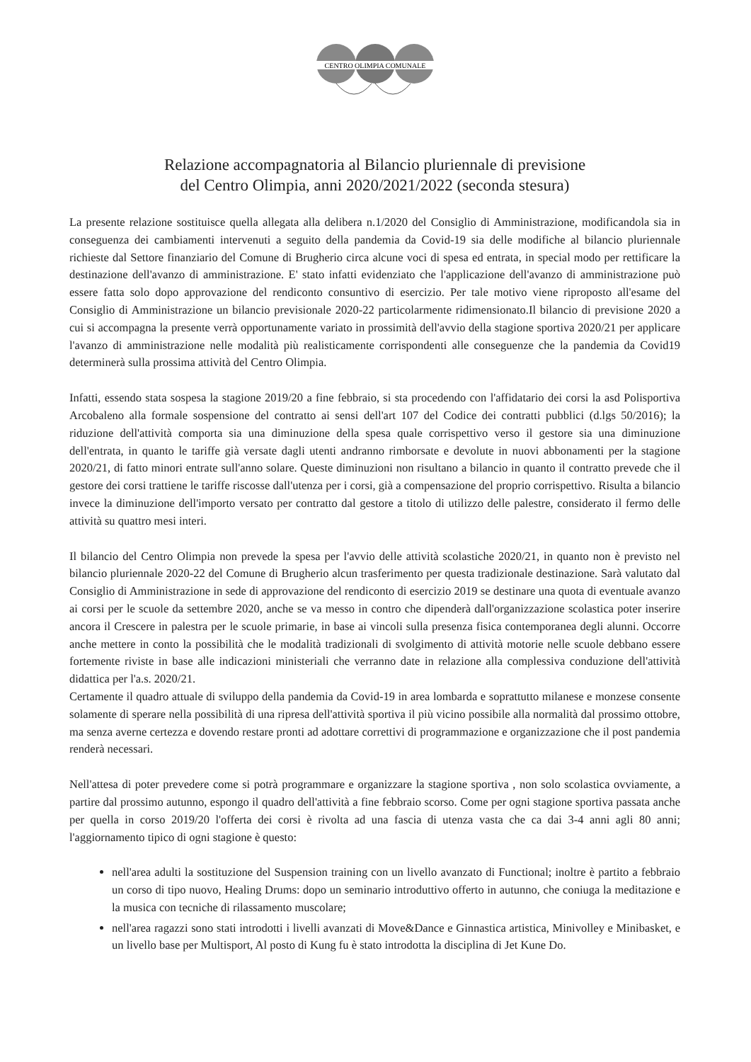CENTRO OLIMPIA COMUNALE
Relazione accompagnatoria al Bilancio pluriennale di previsione
del Centro Olimpia, anni 2020/2021/2022 (seconda stesura)
La presente relazione sostituisce quella allegata alla delibera n.1/2020 del Consiglio di Amministrazione, modificandola sia in conseguenza dei cambiamenti intervenuti a seguito della pandemia da Covid-19 sia delle modifiche al bilancio pluriennale richieste dal Settore finanziario del Comune di Brugherio circa alcune voci di spesa ed entrata, in special modo per rettificare la destinazione dell'avanzo di amministrazione. E' stato infatti evidenziato che l'applicazione dell'avanzo di amministrazione può essere fatta solo dopo approvazione del rendiconto consuntivo di esercizio. Per tale motivo viene riproposto all'esame del Consiglio di Amministrazione un bilancio previsionale 2020-22 particolarmente ridimensionato.Il bilancio di previsione 2020 a cui si accompagna la presente verrà opportunamente variato in prossimità dell'avvio della stagione sportiva 2020/21 per applicare l'avanzo di amministrazione nelle modalità più realisticamente corrispondenti alle conseguenze che la pandemia da Covid19 determinerà sulla prossima attività del Centro Olimpia.
Infatti, essendo stata sospesa la stagione 2019/20 a fine febbraio, si sta procedendo con l'affidatario dei corsi la asd Polisportiva Arcobaleno alla formale sospensione del contratto ai sensi dell'art 107 del Codice dei contratti pubblici (d.lgs 50/2016); la riduzione dell'attività comporta sia una diminuzione della spesa quale corrispettivo verso il gestore sia una diminuzione dell'entrata, in quanto le tariffe già versate dagli utenti andranno rimborsate e devolute in nuovi abbonamenti per la stagione 2020/21, di fatto minori entrate sull'anno solare. Queste diminuzioni non risultano a bilancio in quanto il contratto prevede che il gestore dei corsi trattiene le tariffe riscosse dall'utenza per i corsi, già a compensazione del proprio corrispettivo. Risulta a bilancio invece la diminuzione dell'importo versato per contratto dal gestore a titolo di utilizzo delle palestre, considerato il fermo delle attività su quattro mesi interi.
Il bilancio del Centro Olimpia non prevede la spesa per l'avvio delle attività scolastiche 2020/21, in quanto non è previsto nel bilancio pluriennale 2020-22 del Comune di Brugherio alcun trasferimento per questa tradizionale destinazione. Sarà valutato dal Consiglio di Amministrazione in sede di approvazione del rendiconto di esercizio 2019 se destinare una quota di eventuale avanzo ai corsi per le scuole da settembre 2020, anche se va messo in contro che dipenderà dall'organizzazione scolastica poter inserire ancora il Crescere in palestra per le scuole primarie, in base ai vincoli sulla presenza fisica contemporanea degli alunni. Occorre anche mettere in conto la possibilità che le modalità tradizionali di svolgimento di attività motorie nelle scuole debbano essere fortemente riviste in base alle indicazioni ministeriali che verranno date in relazione alla complessiva conduzione dell'attività didattica per l'a.s. 2020/21.
Certamente il quadro attuale di sviluppo della pandemia da Covid-19 in area lombarda e soprattutto milanese e monzese consente solamente di sperare nella possibilità di una ripresa dell'attività sportiva il più vicino possibile alla normalità dal prossimo ottobre, ma senza averne certezza e dovendo restare pronti ad adottare correttivi di programmazione e organizzazione che il post pandemia renderà necessari.
Nell'attesa di poter prevedere come si potrà programmare e organizzare la stagione sportiva , non solo scolastica ovviamente, a partire dal prossimo autunno, espongo il quadro dell'attività a fine febbraio scorso. Come per ogni stagione sportiva passata anche per quella in corso 2019/20 l'offerta dei corsi è rivolta ad una fascia di utenza vasta che ca dai 3-4 anni agli 80 anni; l'aggiornamento tipico di ogni stagione è questo:
nell'area adulti la sostituzione del Suspension training con un livello avanzato di Functional; inoltre è partito a febbraio un corso di tipo nuovo, Healing Drums: dopo un seminario introduttivo offerto in autunno, che coniuga la meditazione e la musica con tecniche di rilassamento muscolare;
nell'area ragazzi sono stati introdotti i livelli avanzati di Move&Dance e Ginnastica artistica, Minivolley e Minibasket, e un livello base per Multisport, Al posto di Kung fu è stato introdotta la disciplina di Jet Kune Do.